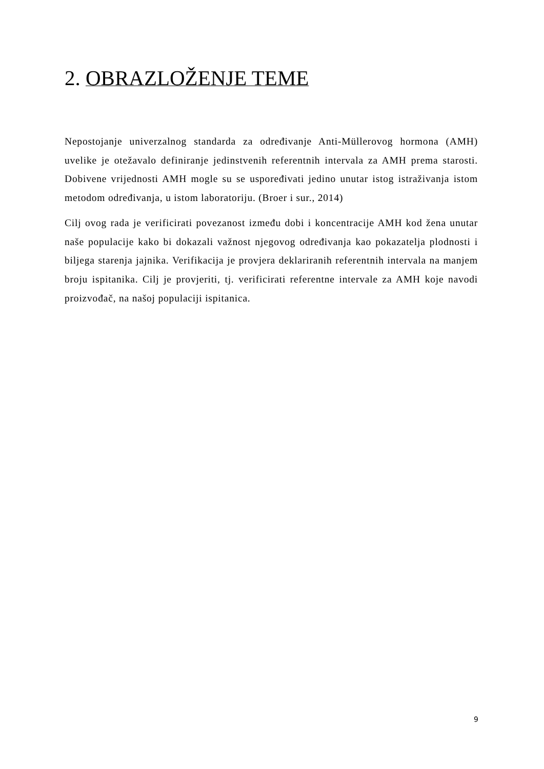2. OBRAZLOŽENJE TEME
Nepostojanje univerzalnog standarda za određivanje Anti-Müllerovog hormona (AMH) uvelike je otežavalo definiranje jedinstvenih referentnih intervala za AMH prema starosti. Dobivene vrijednosti AMH mogle su se uspoređivati jedino unutar istog istraživanja istom metodom određivanja, u istom laboratoriju. (Broer i sur., 2014)
Cilj ovog rada je verificirati povezanost između dobi i koncentracije AMH kod žena unutar naše populacije kako bi dokazali važnost njegovog određivanja kao pokazatelja plodnosti i biljega starenja jajnika. Verifikacija je provjera deklariranih referentnih intervala na manjem broju ispitanika. Cilj je provjeriti, tj. verificirati referentne intervale za AMH koje navodi proizvođač, na našoj populaciji ispitanica.
9